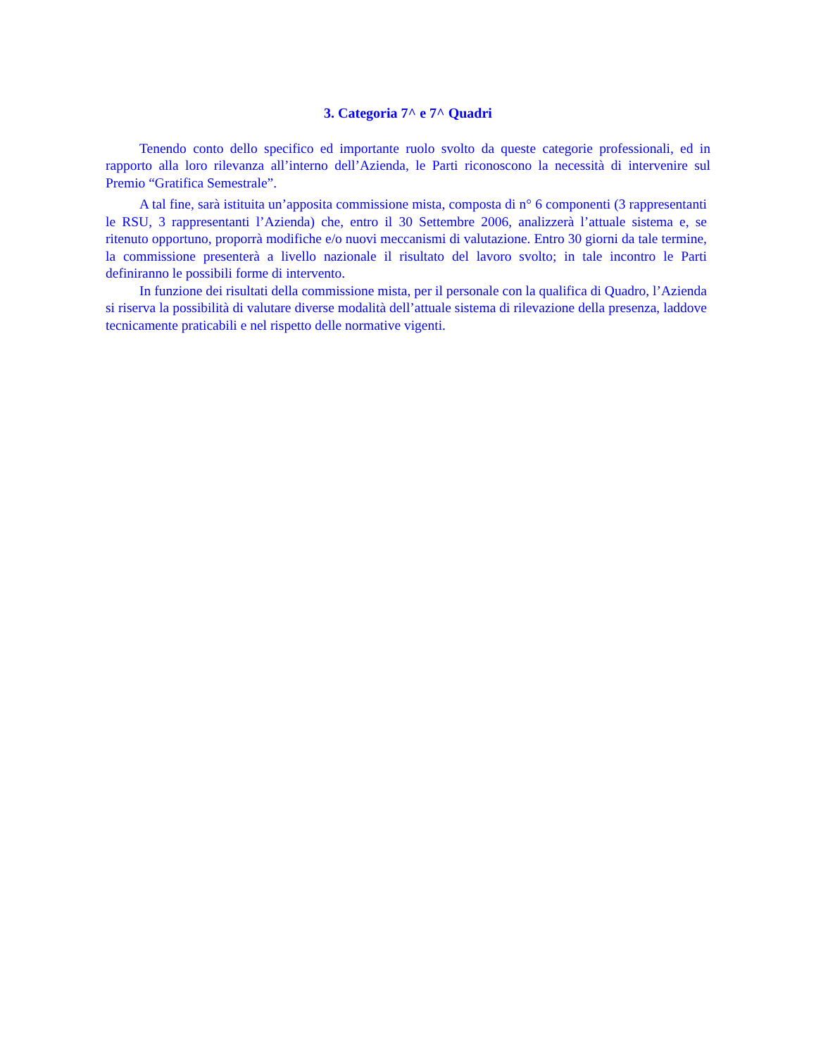3. Categoria 7^ e 7^ Quadri
Tenendo conto dello specifico ed importante ruolo svolto da queste categorie professionali, ed in rapporto alla loro rilevanza all’interno dell’Azienda, le Parti riconoscono la necessità di intervenire sul Premio “Gratifica Semestrale”.
A tal fine, sarà istituita un’apposita commissione mista, composta di n° 6 componenti (3 rappresentanti le RSU, 3 rappresentanti l’Azienda) che, entro il 30 Settembre 2006, analizzerà l’attuale sistema e, se ritenuto opportuno, proporrà modifiche e/o nuovi meccanismi di valutazione. Entro 30 giorni da tale termine, la commissione presenterà a livello nazionale il risultato del lavoro svolto; in tale incontro le Parti definiranno le possibili forme di intervento.
In funzione dei risultati della commissione mista, per il personale con la qualifica di Quadro, l’Azienda si riserva la possibilità di valutare diverse modalità dell’attuale sistema di rilevazione della presenza, laddove tecnicamente praticabili e nel rispetto delle normative vigenti.